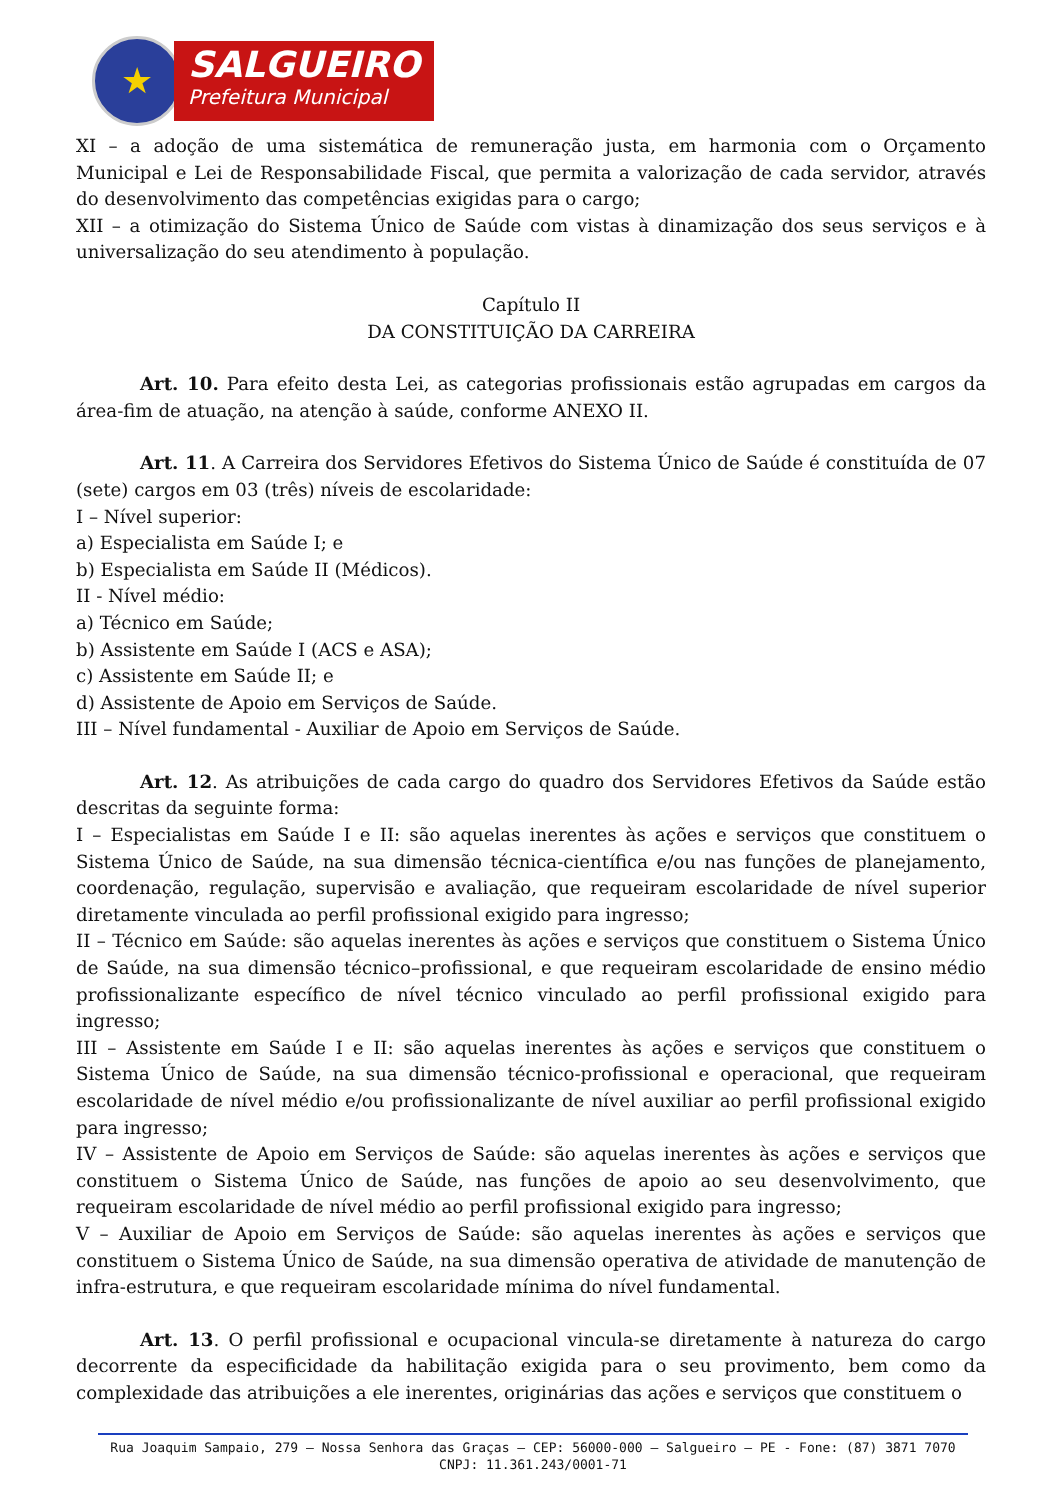★
SALGUEIRO
Prefeitura Municipal
XI – a adoção de uma sistemática de remuneração justa, em harmonia com o Orçamento Municipal e Lei de Responsabilidade Fiscal, que permita a valorização de cada servidor, através do desenvolvimento das competências exigidas para o cargo;
XII – a otimização do Sistema Único de Saúde com vistas à dinamização dos seus serviços e à universalização do seu atendimento à população.
Capítulo II
DA CONSTITUIÇÃO DA CARREIRA
Art. 10. Para efeito desta Lei, as categorias profissionais estão agrupadas em cargos da área-fim de atuação, na atenção à saúde, conforme ANEXO II.
Art. 11. A Carreira dos Servidores Efetivos do Sistema Único de Saúde é constituída de 07 (sete) cargos em 03 (três) níveis de escolaridade:
I – Nível superior:
a) Especialista em Saúde I; e
b) Especialista em Saúde II (Médicos).
II - Nível médio:
a) Técnico em Saúde;
b) Assistente em Saúde I (ACS e ASA);
c) Assistente em Saúde II; e
d) Assistente de Apoio em Serviços de Saúde.
III – Nível fundamental - Auxiliar de Apoio em Serviços de Saúde.
Art. 12. As atribuições de cada cargo do quadro dos Servidores Efetivos da Saúde estão descritas da seguinte forma:
I – Especialistas em Saúde I e II: são aquelas inerentes às ações e serviços que constituem o Sistema Único de Saúde, na sua dimensão técnica-científica e/ou nas funções de planejamento, coordenação, regulação, supervisão e avaliação, que requeiram escolaridade de nível superior diretamente vinculada ao perfil profissional exigido para ingresso;
II – Técnico em Saúde: são aquelas inerentes às ações e serviços que constituem o Sistema Único de Saúde, na sua dimensão técnico–profissional, e que requeiram escolaridade de ensino médio profissionalizante específico de nível técnico vinculado ao perfil profissional exigido para ingresso;
III – Assistente em Saúde I e II: são aquelas inerentes às ações e serviços que constituem o Sistema Único de Saúde, na sua dimensão técnico-profissional e operacional, que requeiram escolaridade de nível médio e/ou profissionalizante de nível auxiliar ao perfil profissional exigido para ingresso;
IV – Assistente de Apoio em Serviços de Saúde: são aquelas inerentes às ações e serviços que constituem o Sistema Único de Saúde, nas funções de apoio ao seu desenvolvimento, que requeiram escolaridade de nível médio ao perfil profissional exigido para ingresso;
V – Auxiliar de Apoio em Serviços de Saúde: são aquelas inerentes às ações e serviços que constituem o Sistema Único de Saúde, na sua dimensão operativa de atividade de manutenção de infra-estrutura, e que requeiram escolaridade mínima do nível fundamental.
Art. 13. O perfil profissional e ocupacional vincula-se diretamente à natureza do cargo decorrente da especificidade da habilitação exigida para o seu provimento, bem como da complexidade das atribuições a ele inerentes, originárias das ações e serviços que constituem o
Rua Joaquim Sampaio, 279 – Nossa Senhora das Graças – CEP: 56000-000 – Salgueiro – PE - Fone: (87) 3871 7070
CNPJ: 11.361.243/0001-71